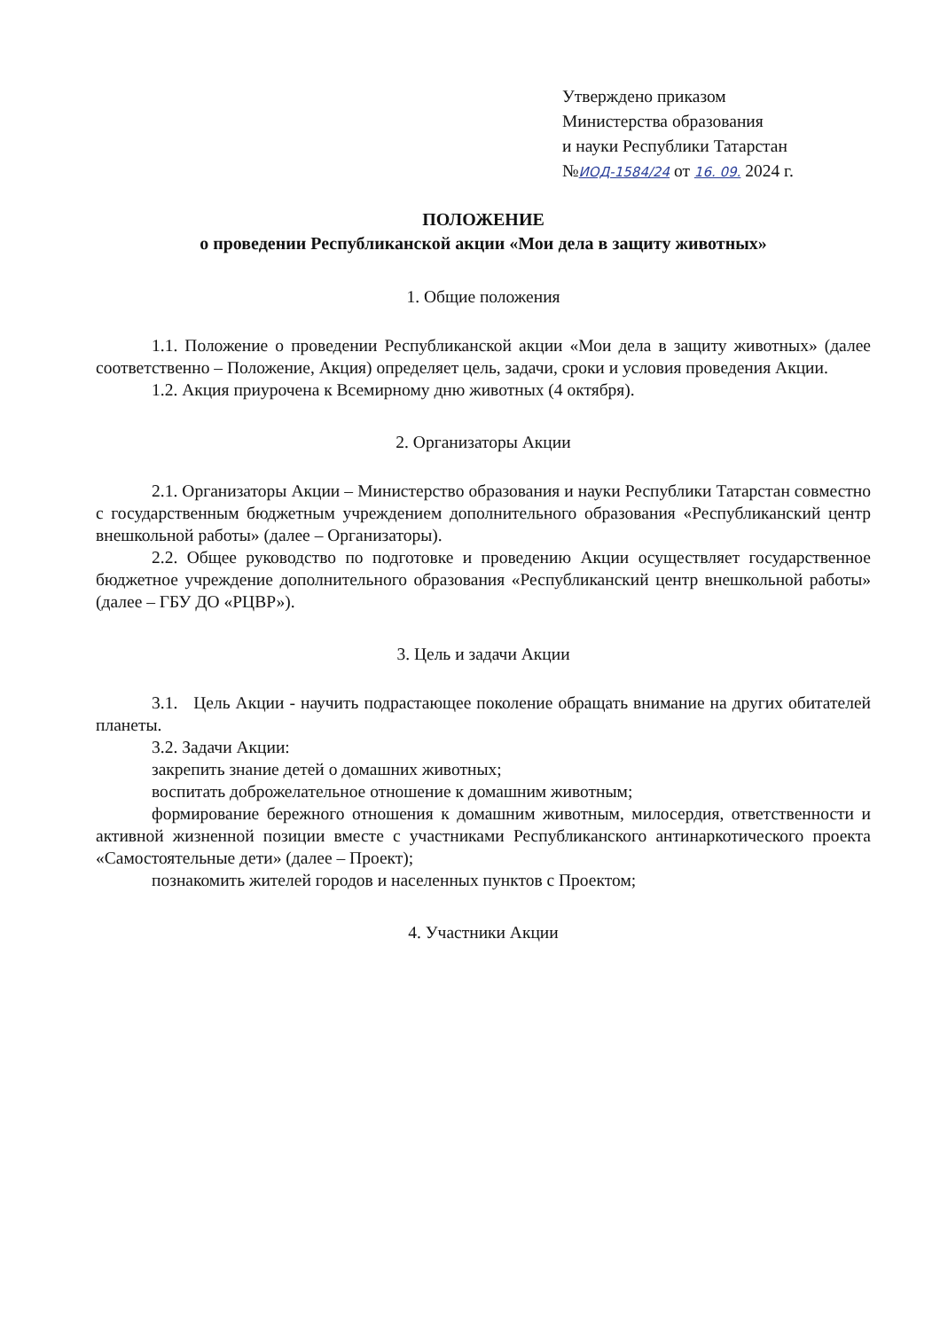Утверждено приказом
Министерства образования
и науки Республики Татарстан
№ИОД-1584/24 от 16. 09. 2024 г.
ПОЛОЖЕНИЕ
о проведении Республиканской акции «Мои дела в защиту животных»
1. Общие положения
1.1. Положение о проведении Республиканской акции «Мои дела в защиту животных» (далее соответственно – Положение, Акция) определяет цель, задачи, сроки и условия проведения Акции.
1.2. Акция приурочена к Всемирному дню животных (4 октября).
2. Организаторы Акции
2.1. Организаторы Акции – Министерство образования и науки Республики Татарстан совместно с государственным бюджетным учреждением дополнительного образования «Республиканский центр внешкольной работы» (далее – Организаторы).
2.2. Общее руководство по подготовке и проведению Акции осуществляет государственное бюджетное учреждение дополнительного образования «Республиканский центр внешкольной работы» (далее – ГБУ ДО «РЦВР»).
3. Цель и задачи Акции
3.1. Цель Акции - научить подрастающее поколение обращать внимание на других обитателей планеты.
3.2. Задачи Акции:
закрепить знание детей о домашних животных;
воспитать доброжелательное отношение к домашним животным;
формирование бережного отношения к домашним животным, милосердия, ответственности и активной жизненной позиции вместе с участниками Республиканского антинаркотического проекта «Самостоятельные дети» (далее – Проект);
познакомить жителей городов и населенных пунктов с Проектом;
4. Участники Акции